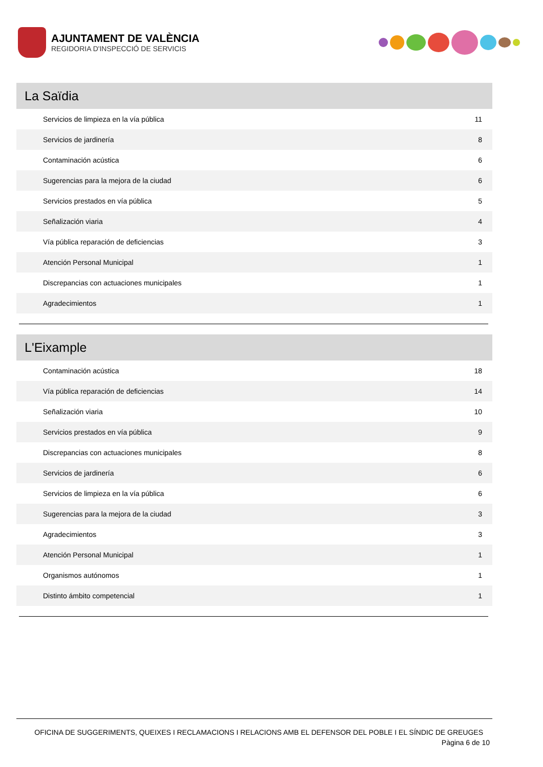AJUNTAMENT DE VALÈNCIA
REGIDORIA D'INSPECCIÓ DE SERVICIS
La Saïdia
| Servicios de limpieza en la vía pública | 11 |
| Servicios de jardinería | 8 |
| Contaminación acústica | 6 |
| Sugerencias para la mejora de la ciudad | 6 |
| Servicios prestados en vía pública | 5 |
| Señalización viaria | 4 |
| Vía pública reparación de deficiencias | 3 |
| Atención Personal Municipal | 1 |
| Discrepancias con actuaciones municipales | 1 |
| Agradecimientos | 1 |
L'Eixample
| Contaminación acústica | 18 |
| Vía pública reparación de deficiencias | 14 |
| Señalización viaria | 10 |
| Servicios prestados en vía pública | 9 |
| Discrepancias con actuaciones municipales | 8 |
| Servicios de jardinería | 6 |
| Servicios de limpieza en la vía pública | 6 |
| Sugerencias para la mejora de la ciudad | 3 |
| Agradecimientos | 3 |
| Atención Personal Municipal | 1 |
| Organismos autónomos | 1 |
| Distinto ámbito competencial | 1 |
OFICINA DE SUGGERIMENTS, QUEIXES I RECLAMACIONS I RELACIONS AMB EL DEFENSOR DEL POBLE I EL SÍNDIC DE GREUGES
Pàgina 6 de 10